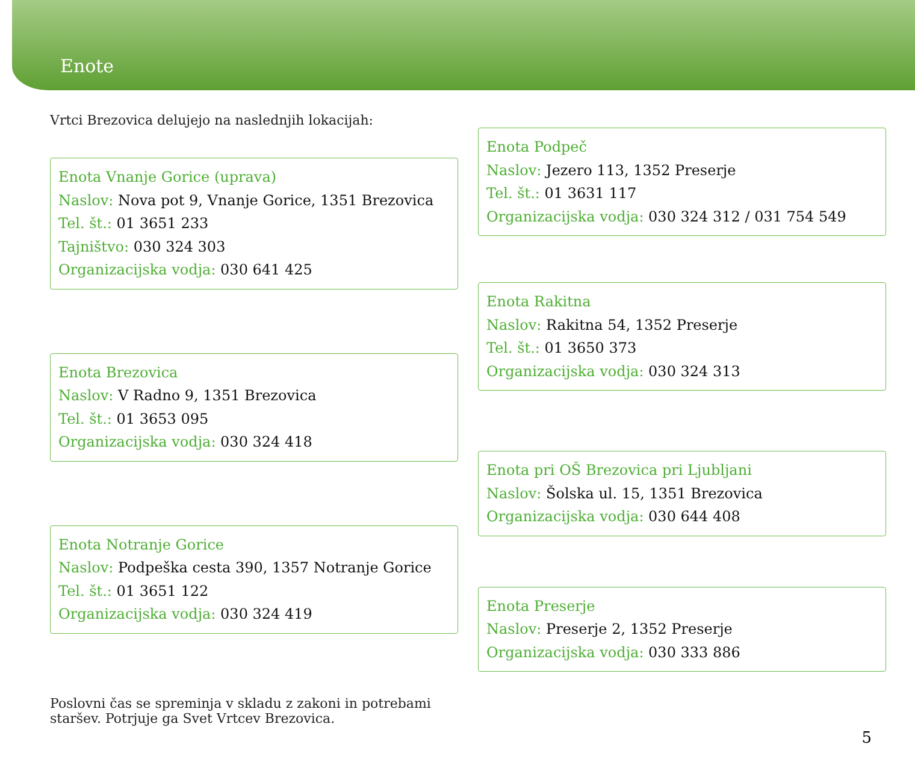Enote
Vrtci Brezovica delujejo na naslednjih lokacijah:
Enota Vnanje Gorice (uprava)
Naslov: Nova pot 9, Vnanje Gorice, 1351 Brezovica
Tel. št.: 01 3651 233
Tajništvo: 030 324 303
Organizacijska vodja: 030 641 425
Enota Brezovica
Naslov: V Radno 9, 1351 Brezovica
Tel. št.: 01 3653 095
Organizacijska vodja: 030 324 418
Enota Notranje Gorice
Naslov: Podpeška cesta 390, 1357 Notranje Gorice
Tel. št.: 01 3651 122
Organizacijska vodja: 030 324 419
Enota Podpeč
Naslov: Jezero 113, 1352 Preserje
Tel. št.: 01 3631 117
Organizacijska vodja: 030 324 312 / 031 754 549
Enota Rakitna
Naslov: Rakitna 54, 1352 Preserje
Tel. št.: 01 3650 373
Organizacijska vodja: 030 324 313
Enota pri OŠ Brezovica pri Ljubljani
Naslov: Šolska ul. 15, 1351 Brezovica
Organizacijska vodja: 030 644 408
Enota Preserje
Naslov: Preserje 2, 1352 Preserje
Organizacijska vodja: 030 333 886
Poslovni čas se spreminja v skladu z zakoni in potrebami staršev. Potrjuje ga Svet Vrtcev Brezovica.
5